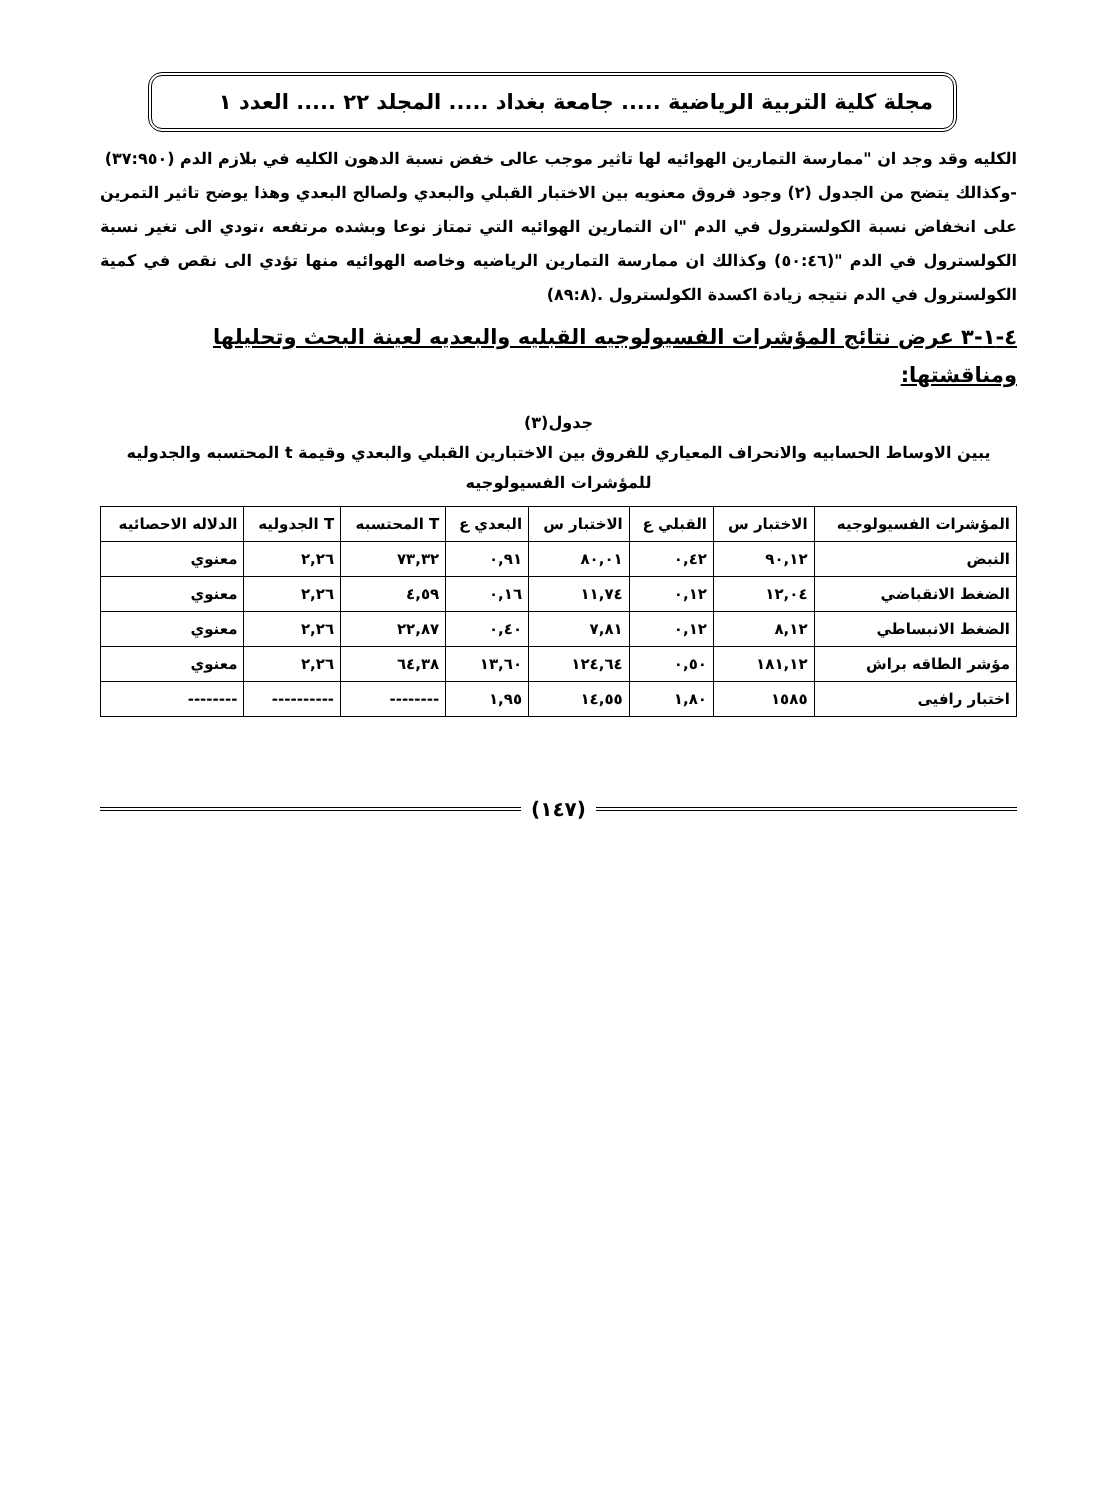مجلة كلية التربية الرياضية ..... جامعة بغداد ..... المجلد ٢٢ ..... العدد ١
الكليه وقد وجد ان "ممارسة التمارين الهوائيه لها تاثير موجب عالى خفض نسبة الدهون الكليه في بلازم الدم (٣٧:٩٥٠)
-وكذالك يتضح من الجدول (٢) وجود فروق معنويه بين الاختبار القبلي والبعدي ولصالح البعدي وهذا يوضح تاثير التمرين على انخفاض نسبة الكولسترول في الدم "ان التمارين الهوائيه التي تمتاز نوعا وبشده مرتفعه ،تودي الى تغير نسبة الكولسترول في الدم "(٥٠:٤٦) وكذالك ان ممارسة التمارين الرياضيه وخاصه الهوائيه منها تؤدي الى نقص في كمية الكولسترول في الدم نتيجه زيادة اكسدة الكولسترول .(٨٩:٨)
٤-١-٣ عرض نتائج المؤشرات الفسيولوجيه القبليه والبعديه لعينة البحث وتحليلها ومناقشتها:
جدول(٣)
يبين الاوساط الحسابيه والانحراف المعياري للفروق بين الاختبارين القبلي والبعدي وقيمة t المحتسبه والجدوليه للمؤشرات الفسيولوجيه
| المؤشرات الفسيولوجيه | الاختبار س | القبلي ع | الاختبار س | البعدي ع | T المحتسبه | T الجدوليه | الدلاله الاحصائيه |
| --- | --- | --- | --- | --- | --- | --- | --- |
| النبض | ٩٠,١٢ | ٠,٤٢ | ٨٠,٠١ | ٠,٩١ | ٧٣,٣٢ | ٢,٢٦ | معنوي |
| الضغط الانقباضي | ١٢,٠٤ | ٠,١٢ | ١١,٧٤ | ٠,١٦ | ٤,٥٩ | ٢,٢٦ | معنوي |
| الضغط الانبساطي | ٨,١٢ | ٠,١٢ | ٧,٨١ | ٠,٤٠ | ٢٢,٨٧ | ٢,٢٦ | معنوي |
| مؤشر الطاقه براش | ١٨١,١٢ | ٠,٥٠ | ١٢٤,٦٤ | ١٣,٦٠ | ٦٤,٣٨ | ٢,٢٦ | معنوي |
| اختبار رافيى | ١٥٨٥ | ١,٨٠ | ١٤,٥٥ | ١,٩٥ | -------- | ---------- | -------- |
(١٤٧)